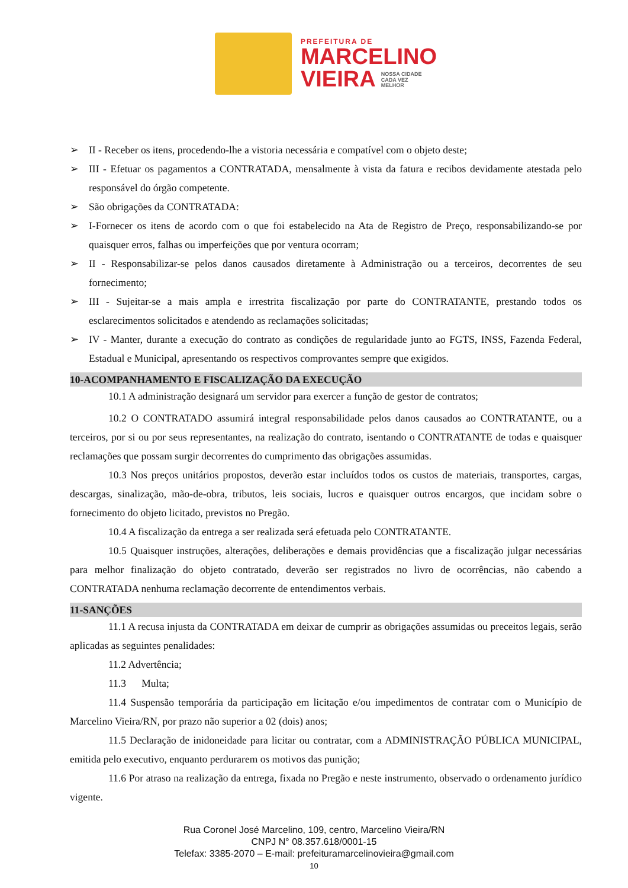PREFEITURA DE
MARCELINO
VIEIRA NOSSA CIDADE
CADA VEZ
MELHOR
➢ II - Receber os itens, procedendo-lhe a vistoria necessária e compatível com o objeto deste;
➢ III - Efetuar os pagamentos a CONTRATADA, mensalmente à vista da fatura e recibos devidamente atestada pelo responsável do órgão competente.
➢ São obrigações da CONTRATADA:
➢ I-Fornecer os itens de acordo com o que foi estabelecido na Ata de Registro de Preço, responsabilizando-se por quaisquer erros, falhas ou imperfeições que por ventura ocorram;
➢ II - Responsabilizar-se pelos danos causados diretamente à Administração ou a terceiros, decorrentes de seu fornecimento;
➢ III - Sujeitar-se a mais ampla e irrestrita fiscalização por parte do CONTRATANTE, prestando todos os esclarecimentos solicitados e atendendo as reclamações solicitadas;
➢ IV - Manter, durante a execução do contrato as condições de regularidade junto ao FGTS, INSS, Fazenda Federal, Estadual e Municipal, apresentando os respectivos comprovantes sempre que exigidos.
10-ACOMPANHAMENTO E FISCALIZAÇÃO DA EXECUÇÃO
10.1 A administração designará um servidor para exercer a função de gestor de contratos;
10.2 O CONTRATADO assumirá integral responsabilidade pelos danos causados ao CONTRATANTE, ou a terceiros, por si ou por seus representantes, na realização do contrato, isentando o CONTRATANTE de todas e quaisquer reclamações que possam surgir decorrentes do cumprimento das obrigações assumidas.
10.3 Nos preços unitários propostos, deverão estar incluídos todos os custos de materiais, transportes, cargas, descargas, sinalização, mão-de-obra, tributos, leis sociais, lucros e quaisquer outros encargos, que incidam sobre o fornecimento do objeto licitado, previstos no Pregão.
10.4 A fiscalização da entrega a ser realizada será efetuada pelo CONTRATANTE.
10.5 Quaisquer instruções, alterações, deliberações e demais providências que a fiscalização julgar necessárias para melhor finalização do objeto contratado, deverão ser registrados no livro de ocorrências, não cabendo a CONTRATADA nenhuma reclamação decorrente de entendimentos verbais.
11-SANÇÕES
11.1 A recusa injusta da CONTRATADA em deixar de cumprir as obrigações assumidas ou preceitos legais, serão aplicadas as seguintes penalidades:
11.2 Advertência;
11.3 Multa;
11.4 Suspensão temporária da participação em licitação e/ou impedimentos de contratar com o Município de Marcelino Vieira/RN, por prazo não superior a 02 (dois) anos;
11.5 Declaração de inidoneidade para licitar ou contratar, com a ADMINISTRAÇÃO PÚBLICA MUNICIPAL, emitida pelo executivo, enquanto perdurarem os motivos das punição;
11.6 Por atraso na realização da entrega, fixada no Pregão e neste instrumento, observado o ordenamento jurídico vigente.
Rua Coronel José Marcelino, 109, centro, Marcelino Vieira/RN
CNPJ N° 08.357.618/0001-15
Telefax: 3385-2070 – E-mail: prefeituramarcelinovieira@gmail.com
10